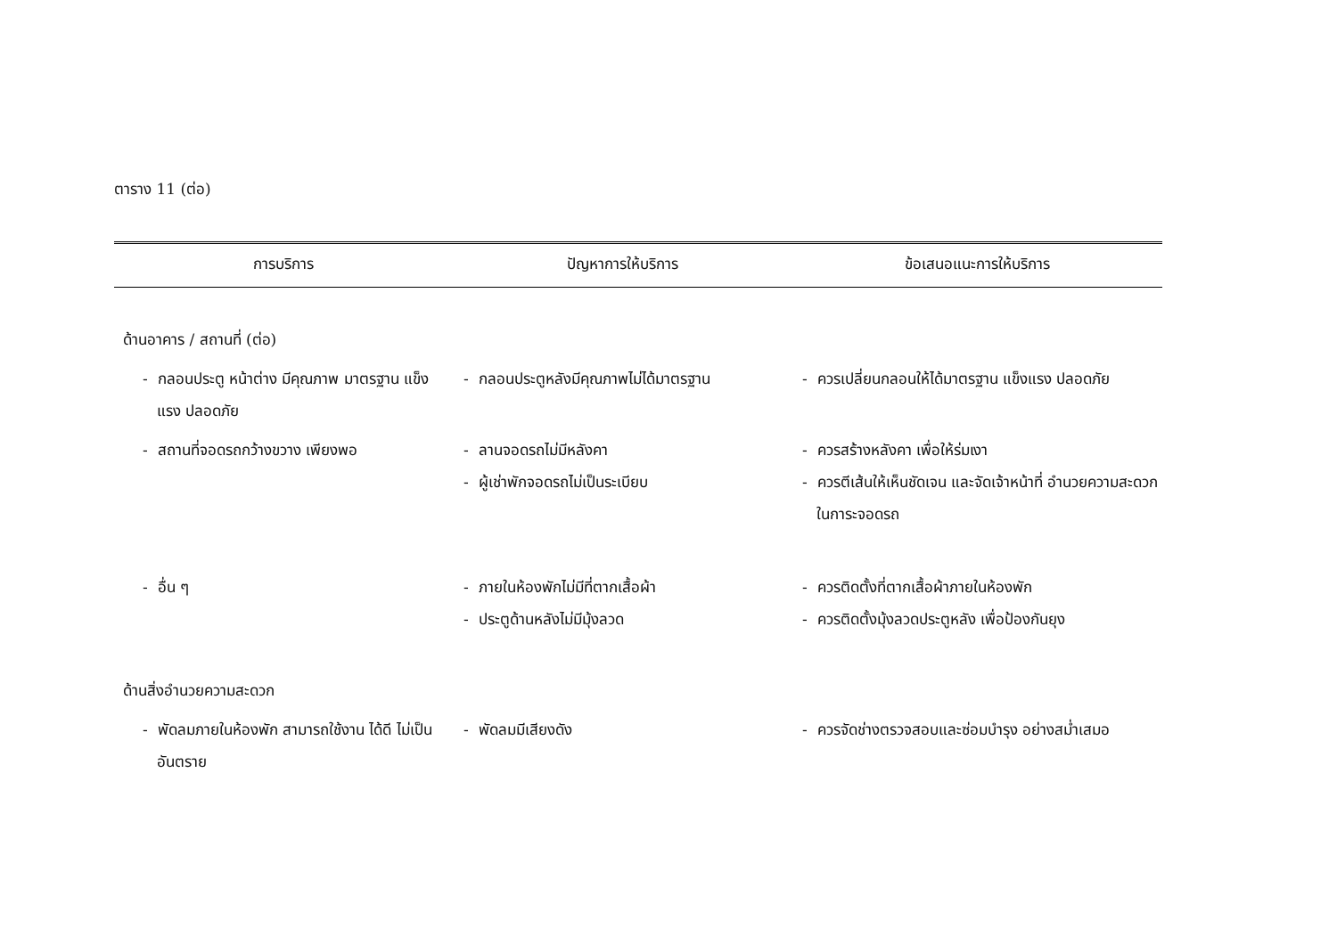ตาราง 11 (ต่อ)
| การบริการ | ปัญหาการให้บริการ | ข้อเสนอแนะการให้บริการ |
| --- | --- | --- |
| ด้านอาคาร / สถานที่ (ต่อ) | | |
| - กลอนประตู หน้าต่าง มีคุณภาพ มาตรฐาน แข็งแรง ปลอดภัย | - กลอนประตูหลังมีคุณภาพไม่ได้มาตรฐาน | - ควรเปลี่ยนกลอนให้ได้มาตรฐาน แข็งแรง ปลอดภัย |
| - สถานที่จอดรถกว้างขวาง เพียงพอ | - ลานจอดรถไม่มีหลังคา - ผู้เช่าพักจอดรถไม่เป็นระเบียบ | - ควรสร้างหลังคา เพื่อให้ร่มเงา - ควรตีเส้นให้เห็นชัดเจน และจัดเจ้าหน้าที่ อำนวยความสะดวกในการะจอดรถ |
| - อื่น ๆ | - ภายในห้องพักไม่มีที่ตากเสื้อผ้า - ประตูด้านหลังไม่มีมุ้งลวด | - ควรติดตั้งที่ตากเสื้อผ้าภายในห้องพัก - ควรติดตั้งมุ้งลวดประตูหลัง เพื่อป้องกันยุง |
| ด้านสิ่งอำนวยความสะดวก | | |
| - พัดลมภายในห้องพัก สามารถใช้งาน ได้ดี ไม่เป็นอันตราย | - พัดลมมีเสียงดัง | - ควรจัดช่างตรวจสอบและซ่อมบำรุง อย่างสม่ำเสมอ |